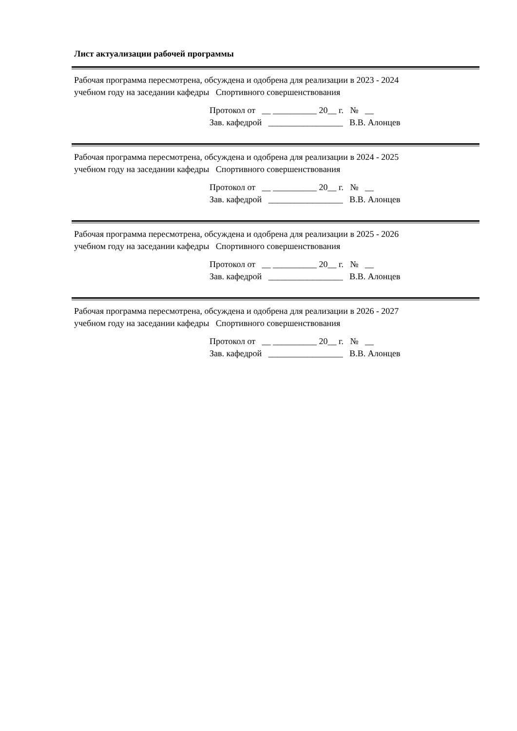Лист актуализации рабочей программы
Рабочая программа пересмотрена, обсуждена и одобрена для реализации в 2023 - 2024
учебном году на заседании кафедры Спортивного совершенствования
Протокол от __ __________ 20__ г. № __
Зав. кафедрой _________________ В.В. Алонцев
Рабочая программа пересмотрена, обсуждена и одобрена для реализации в 2024 - 2025
учебном году на заседании кафедры Спортивного совершенствования
Протокол от __ __________ 20__ г. № __
Зав. кафедрой _________________ В.В. Алонцев
Рабочая программа пересмотрена, обсуждена и одобрена для реализации в 2025 - 2026
учебном году на заседании кафедры Спортивного совершенствования
Протокол от __ __________ 20__ г. № __
Зав. кафедрой _________________ В.В. Алонцев
Рабочая программа пересмотрена, обсуждена и одобрена для реализации в 2026 - 2027
учебном году на заседании кафедры Спортивного совершенствования
Протокол от __ __________ 20__ г. № __
Зав. кафедрой _________________ В.В. Алонцев